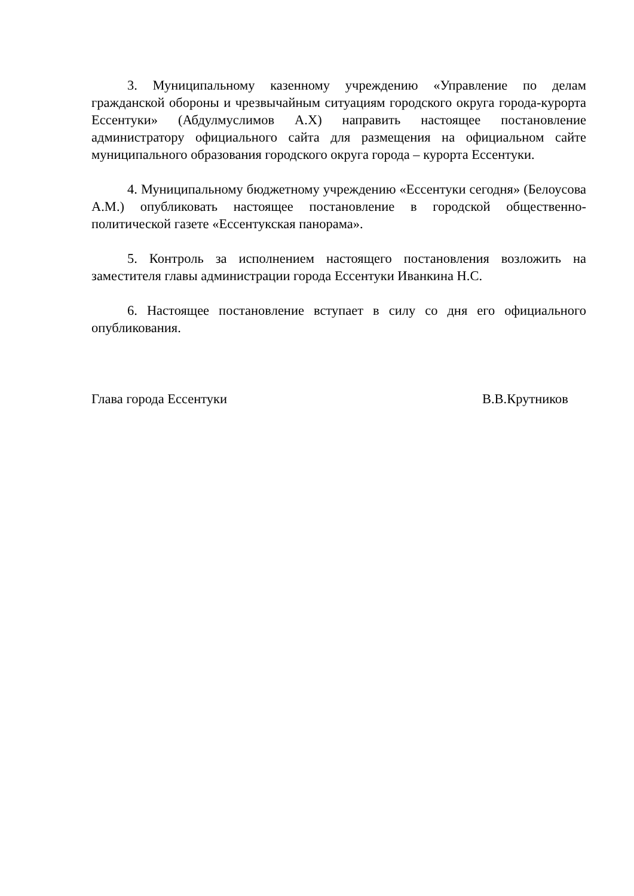3. Муниципальному казенному учреждению «Управление по делам гражданской обороны и чрезвычайным ситуациям городского округа города-курорта Ессентуки» (Абдулмуслимов А.Х) направить настоящее постановление администратору официального сайта для размещения на официальном сайте муниципального образования городского округа города – курорта Ессентуки.
4. Муниципальному бюджетному учреждению «Ессентуки сегодня» (Белоусова А.М.) опубликовать настоящее постановление в городской общественно-политической газете «Ессентукская панорама».
5. Контроль за исполнением настоящего постановления возложить на заместителя главы администрации города Ессентуки Иванкина Н.С.
6. Настоящее постановление вступает в силу со дня его официального опубликования.
Глава города Ессентуки В.В.Крутников